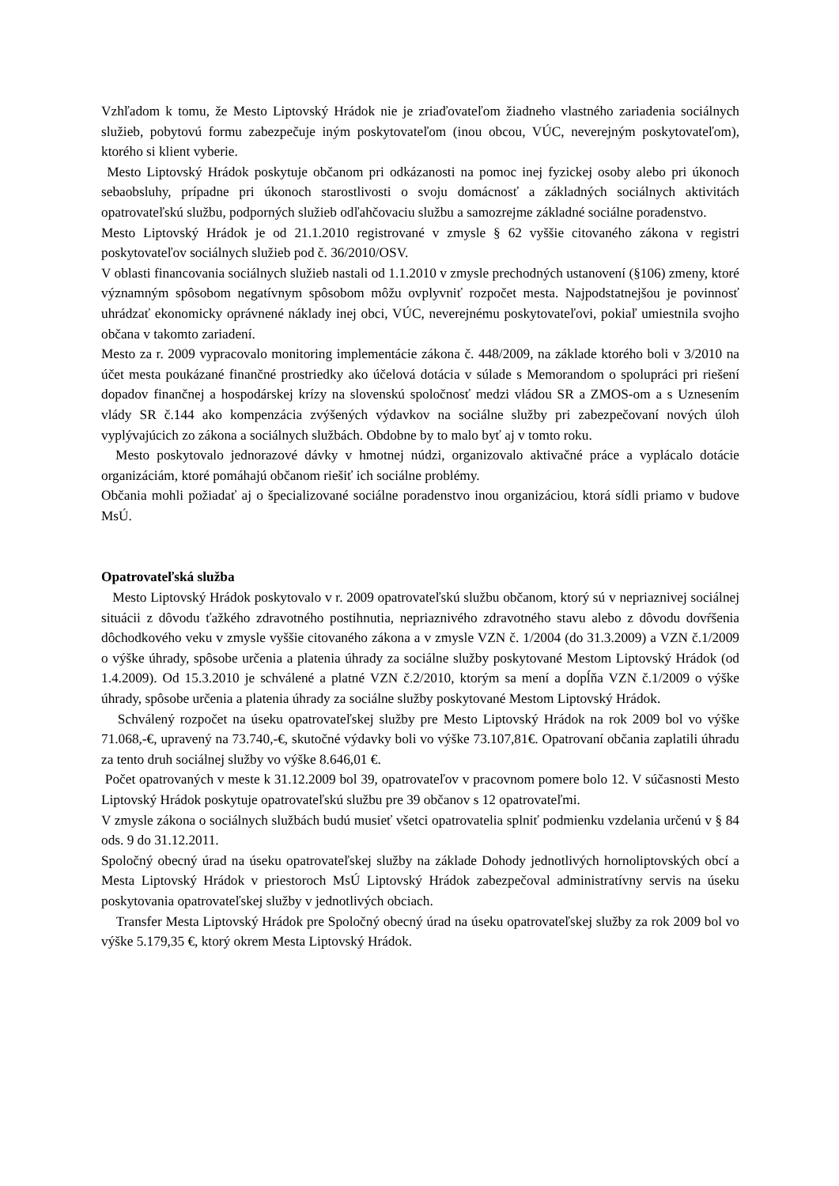Vzhľadom k tomu, že Mesto Liptovský Hrádok nie je zriaďovateľom žiadneho vlastného zariadenia sociálnych služieb, pobytovú formu zabezpečuje iným poskytovateľom (inou obcou, VÚC, neverejným poskytovateľom), ktorého si klient vyberie.
Mesto Liptovský Hrádok poskytuje občanom pri odkázanosti na pomoc inej fyzickej osoby alebo pri úkonoch sebaobsluhy, prípadne pri úkonoch starostlivosti o svoju domácnosť a základných sociálnych aktivitách opatrovateľskú službu, podporných služieb odľahčovaciu službu a samozrejme základné sociálne poradenstvo.
Mesto Liptovský Hrádok je od 21.1.2010 registrované v zmysle § 62 vyššie citovaného zákona v registri poskytovateľov sociálnych služieb pod č. 36/2010/OSV.
V oblasti financovania sociálnych služieb nastali od 1.1.2010 v zmysle prechodných ustanovení (§106) zmeny, ktoré významným spôsobom negatívnym spôsobom môžu ovplyvniť rozpočet mesta. Najpodstatnejšou je povinnosť uhrádzať ekonomicky oprávnené náklady inej obci, VÚC, neverejnému poskytovateľovi, pokiaľ umiestnila svojho občana v takomto zariadení.
Mesto za r. 2009 vypracovalo monitoring implementácie zákona č. 448/2009, na základe ktorého boli v 3/2010 na účet mesta poukázané finančné prostriedky ako účelová dotácia v súlade s Memorandom o spolupráci pri riešení dopadov finančnej a hospodárskej krízy na slovenskú spoločnosť medzi vládou SR a ZMOS-om a s Uznesením vlády SR č.144 ako kompenzácia zvýšených výdavkov na sociálne služby pri zabezpečovaní nových úloh vyplývajúcich zo zákona a sociálnych službách. Obdobne by to malo byť aj v tomto roku.
Mesto poskytovalo jednorazové dávky v hmotnej núdzi, organizovalo aktivačné práce a vyplácalo dotácie organizáciám, ktoré pomáhajú občanom riešiť ich sociálne problémy.
Občania mohli požiadať aj o špecializované sociálne poradenstvo inou organizáciou, ktorá sídli priamo v budove MsÚ.
Opatrovateľská služba
Mesto Liptovský Hrádok poskytovalo v r. 2009 opatrovateľskú službu občanom, ktorý sú v nepriaznivej sociálnej situácii z dôvodu ťažkého zdravotného postihnutia, nepriaznivého zdravotného stavu alebo z dôvodu dovŕšenia dôchodkového veku v zmysle vyššie citovaného zákona a v zmysle VZN č. 1/2004 (do 31.3.2009) a VZN č.1/2009 o výške úhrady, spôsobe určenia a platenia úhrady za sociálne služby poskytované Mestom Liptovský Hrádok (od 1.4.2009). Od 15.3.2010 je schválené a platné VZN č.2/2010, ktorým sa mení a dopĺňa VZN č.1/2009 o výške úhrady, spôsobe určenia a platenia úhrady za sociálne služby poskytované Mestom Liptovský Hrádok.
Schválený rozpočet na úseku opatrovateľskej služby pre Mesto Liptovský Hrádok na rok 2009 bol vo výške 71.068,-€, upravený na 73.740,-€, skutočné výdavky boli vo výške 73.107,81€. Opatrovaní občania zaplatili úhradu za tento druh sociálnej služby vo výške 8.646,01 €.
Počet opatrovaných v meste k 31.12.2009 bol 39, opatrovateľov v pracovnom pomere bolo 12. V súčasnosti Mesto Liptovský Hrádok poskytuje opatrovateľskú službu pre 39 občanov s 12 opatrovateľmi.
V zmysle zákona o sociálnych službách budú musieť všetci opatrovatelia splniť podmienku vzdelania určenú v § 84 ods. 9 do 31.12.2011.
Spoločný obecný úrad na úseku opatrovateľskej služby na základe Dohody jednotlivých hornoliptovských obcí a Mesta Liptovský Hrádok v priestoroch MsÚ Liptovský Hrádok zabezpečoval administratívny servis na úseku poskytovania opatrovateľskej služby v jednotlivých obciach.
Transfer Mesta Liptovský Hrádok pre Spoločný obecný úrad na úseku opatrovateľskej služby za rok 2009 bol vo výške 5.179,35 €, ktorý okrem Mesta Liptovský Hrádok.